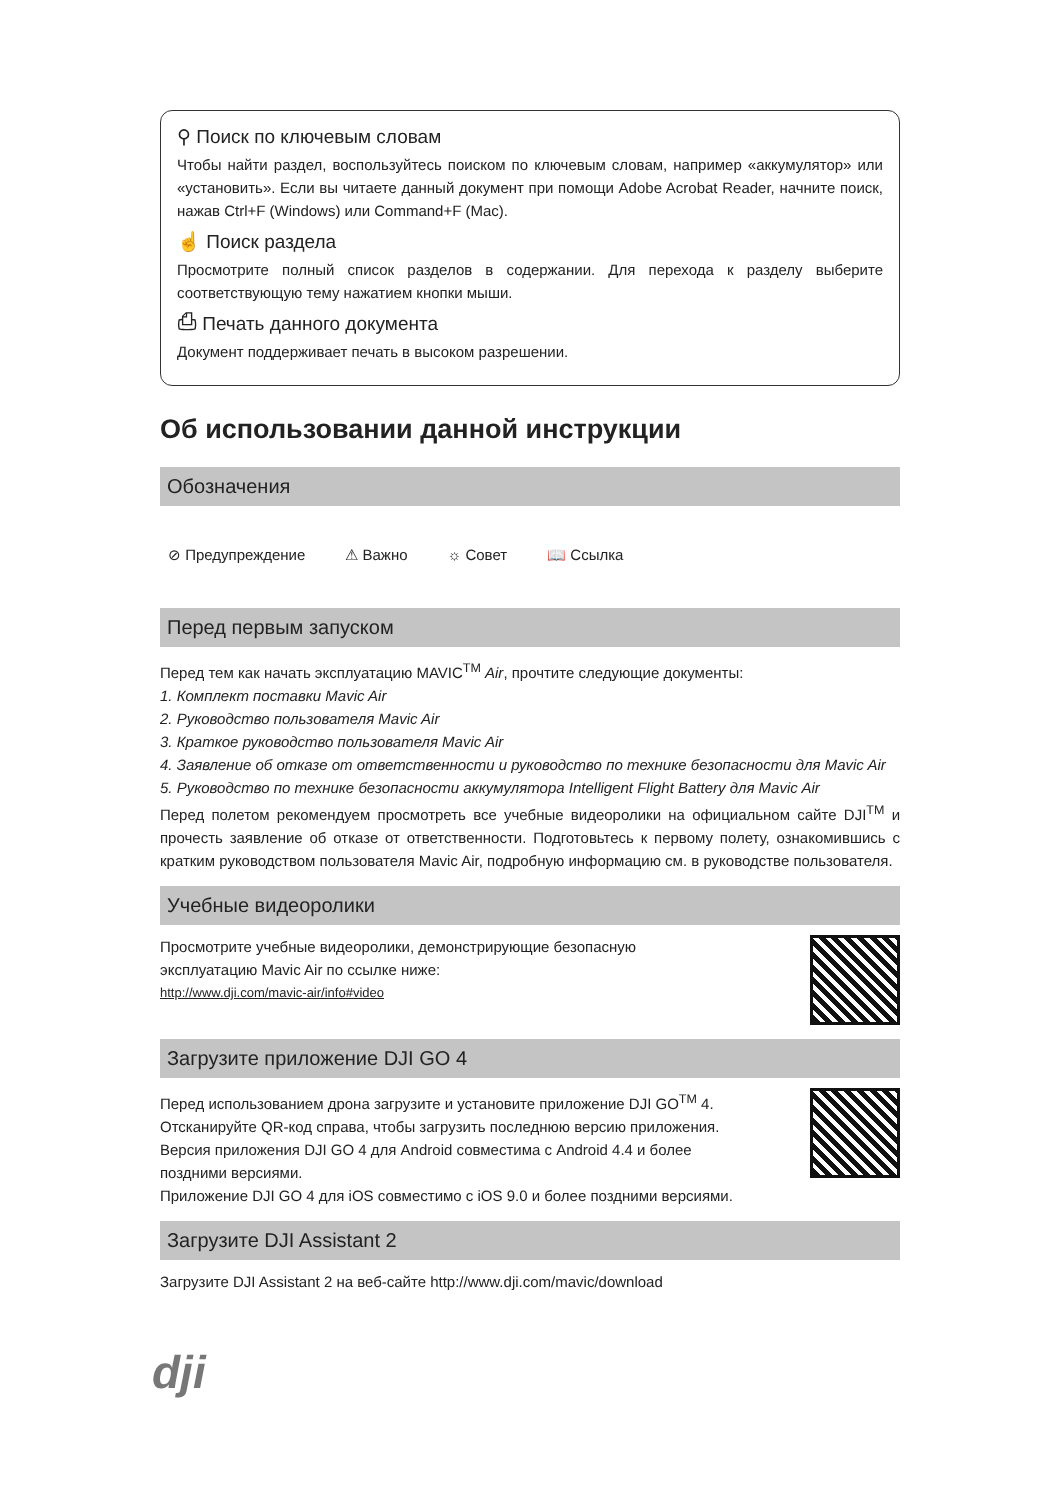⚲ Поиск по ключевым словам
Чтобы найти раздел, воспользуйтесь поиском по ключевым словам, например «аккумулятор» или «установить». Если вы читаете данный документ при помощи Adobe Acrobat Reader, начните поиск, нажав Ctrl+F (Windows) или Command+F (Mac).
☝ Поиск раздела
Просмотрите полный список разделов в содержании. Для перехода к разделу выберите соответствующую тему нажатием кнопки мыши.
⎙ Печать данного документа
Документ поддерживает печать в высоком разрешении.
Об использовании данной инструкции
Обозначения
⊘ Предупреждение ⚠ Важно ☼ Совет 📖 Ссылка
Перед первым запуском
Перед тем как начать эксплуатацию MAVIC<sup>TM</sup> Air, прочтите следующие документы:
1. Комплект поставки Mavic Air
2. Руководство пользователя Mavic Air
3. Краткое руководство пользователя Mavic Air
4. Заявление об отказе от ответственности и руководство по технике безопасности для Mavic Air
5. Руководство по технике безопасности аккумулятора Intelligent Flight Battery для Mavic Air
Перед полетом рекомендуем просмотреть все учебные видеоролики на официальном сайте DJI<sup>TM</sup> и прочесть заявление об отказе от ответственности. Подготовьтесь к первому полету, ознакомившись с кратким руководством пользователя Mavic Air, подробную информацию см. в руководстве пользователя.
Учебные видеоролики
Просмотрите учебные видеоролики, демонстрирующие безопасную
эксплуатацию Mavic Air по ссылке ниже:
http://www.dji.com/mavic-air/info#video
Загрузите приложение DJI GO 4
Перед использованием дрона загрузите и установите приложение DJI GO<sup>TM</sup> 4.
Отсканируйте QR-код справа, чтобы загрузить последнюю версию приложения.
Версия приложения DJI GO 4 для Android совместима с Android 4.4 и более
поздними версиями.
Приложение DJI GO 4 для iOS совместимо с iOS 9.0 и более поздними версиями.
Загрузите DJI Assistant 2
Загрузите DJI Assistant 2 на веб-сайте http://www.dji.com/mavic/download
dji